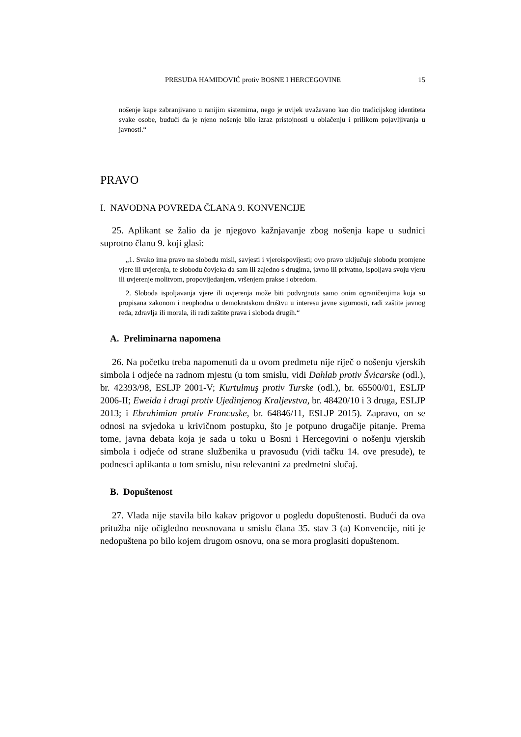PRESUDA HAMIDOVIĆ protiv BOSNE I HERCEGOVINE 15
nošenje kape zabranjivano u ranijim sistemima, nego je uvijek uvažavano kao dio tradicijskog identiteta svake osobe, budući da je njeno nošenje bilo izraz pristojnosti u oblačenju i prilikom pojavljivanja u javnosti.“
PRAVO
I. NAVODNA POVREDA ČLANA 9. KONVENCIJE
25. Aplikant se žalio da je njegovo kažnjavanje zbog nošenja kape u sudnici suprotno članu 9. koji glasi:
„1. Svako ima pravo na slobodu misli, savjesti i vjeroispovijesti; ovo pravo uključuje slobodu promjene vjere ili uvjerenja, te slobodu čovjeka da sam ili zajedno s drugima, javno ili privatno, ispoljava svoju vjeru ili uvjerenje molitvom, propovijedanjem, vršenjem prakse i obredom.
2. Sloboda ispoljavanja vjere ili uvjerenja može biti podvrgnuta samo onim ograničenjima koja su propisana zakonom i neophodna u demokratskom društvu u interesu javne sigurnosti, radi zaštite javnog reda, zdravlja ili morala, ili radi zaštite prava i sloboda drugih.“
A. Preliminarna napomena
26. Na početku treba napomenuti da u ovom predmetu nije riječ o nošenju vjerskih simbola i odjeće na radnom mjestu (u tom smislu, vidi Dahlab protiv Švicarske (odl.), br. 42393/98, ESLJP 2001-V; Kurtulmuş protiv Turske (odl.), br. 65500/01, ESLJP 2006-II; Eweida i drugi protiv Ujedinjenog Kraljevstva, br. 48420/10 i 3 druga, ESLJP 2013; i Ebrahimian protiv Francuske, br. 64846/11, ESLJP 2015). Zapravo, on se odnosi na svjedoka u krivičnom postupku, što je potpuno drugačije pitanje. Prema tome, javna debata koja je sada u toku u Bosni i Hercegovini o nošenju vjerskih simbola i odjeće od strane službenika u pravosuđu (vidi tačku 14. ove presude), te podnesci aplikanta u tom smislu, nisu relevantni za predmetni slučaj.
B. Dopuštenost
27. Vlada nije stavila bilo kakav prigovor u pogledu dopuštenosti. Budući da ova pritužba nije očigledno neosnovana u smislu člana 35. stav 3 (a) Konvencije, niti je nedopuštena po bilo kojem drugom osnovu, ona se mora proglasiti dopuštenom.